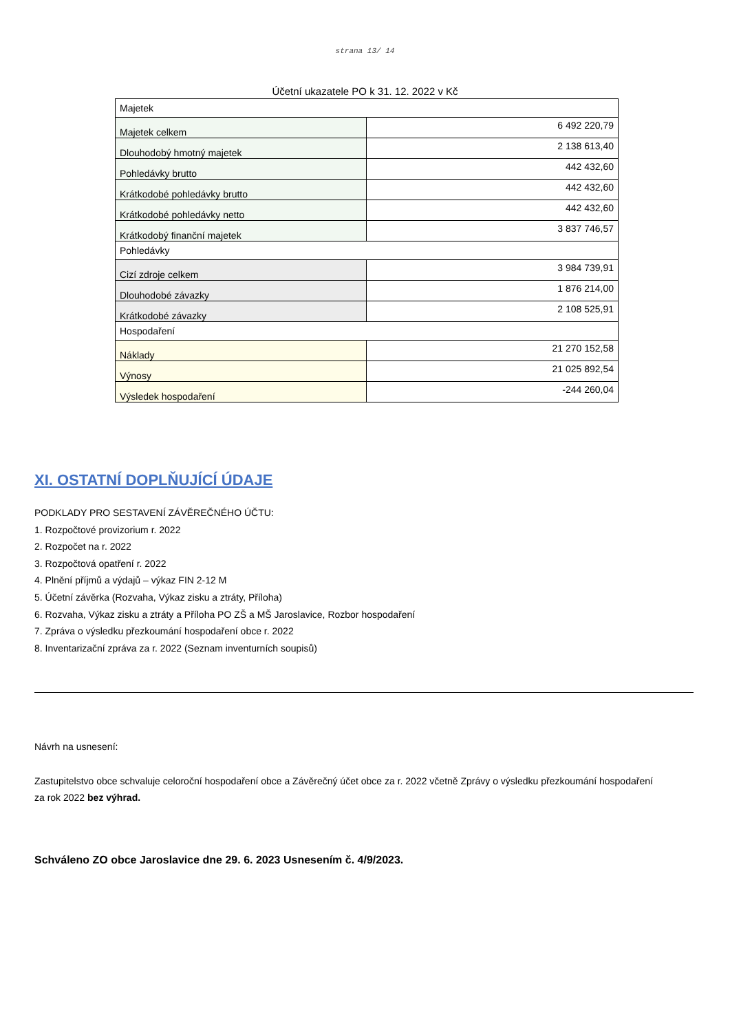strana 13/ 14
Účetní ukazatele PO k 31. 12. 2022 v Kč
| Majetek | |
| Majetek celkem | 6 492 220,79 |
| Dlouhodobý hmotný majetek | 2 138 613,40 |
| Pohledávky brutto | 442 432,60 |
| Krátkodobé pohledávky brutto | 442 432,60 |
| Krátkodobé pohledávky netto | 442 432,60 |
| Krátkodobý finanční majetek | 3 837 746,57 |
| Pohledávky | |
| Cizí zdroje celkem | 3 984 739,91 |
| Dlouhodobé závazky | 1 876 214,00 |
| Krátkodobé závazky | 2 108 525,91 |
| Hospodaření | |
| Náklady | 21 270 152,58 |
| Výnosy | 21 025 892,54 |
| Výsledek hospodaření | -244 260,04 |
XI. OSTATNÍ DOPLŇUJÍCÍ ÚDAJE
PODKLADY PRO SESTAVENÍ ZÁVĚREČNÉHO ÚČTU:
1. Rozpočtové provizorium r. 2022
2. Rozpočet na r. 2022
3. Rozpočtová opatření r. 2022
4. Plnění příjmů a výdajů – výkaz FIN 2-12 M
5. Účetní závěrka (Rozvaha, Výkaz zisku a ztráty, Příloha)
6. Rozvaha, Výkaz zisku a ztráty a Příloha PO ZŠ a MŠ Jaroslavice, Rozbor hospodaření
7. Zpráva o výsledku přezkoumání hospodaření obce r. 2022
8. Inventarizační zpráva za r. 2022 (Seznam inventurních soupisů)
Návrh na usnesení:
Zastupitelstvo obce schvaluje celoroční hospodaření obce a Závěrečný účet obce za r. 2022 včetně Zprávy o výsledku přezkoumání hospodaření
za rok 2022 bez výhrad.
Schváleno ZO obce Jaroslavice dne 29. 6. 2023 Usnesením č. 4/9/2023.